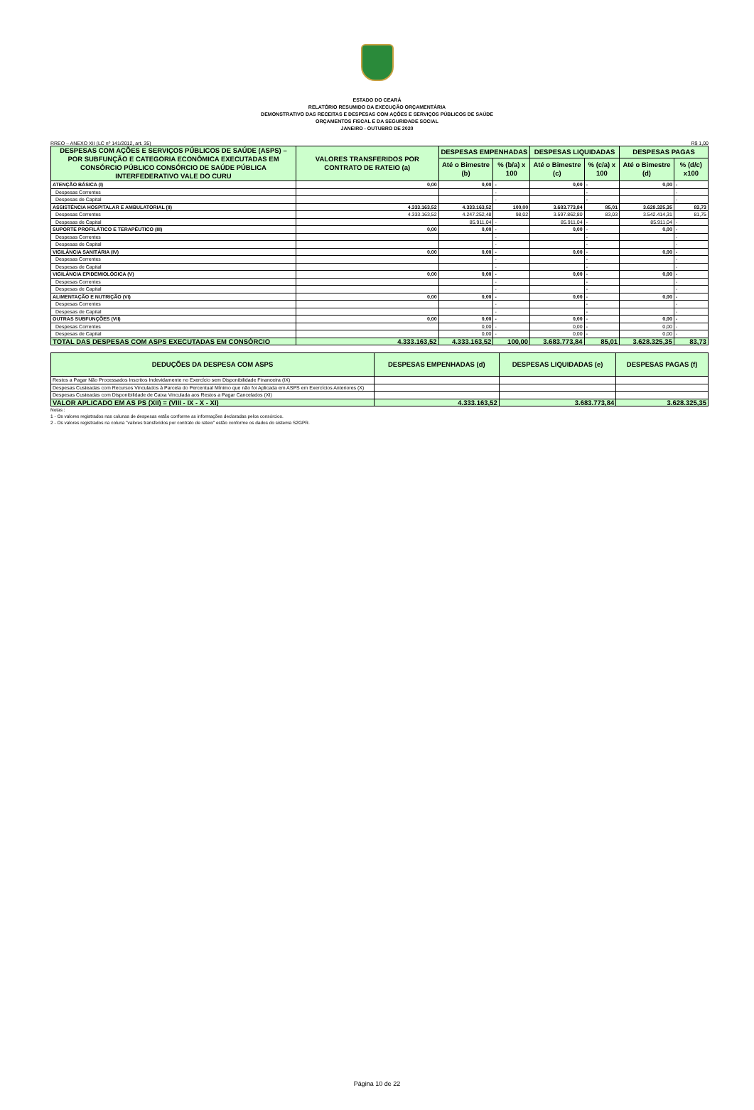ESTADO DO CEARÁ
RELATÓRIO RESUMIDO DA EXECUÇÃO ORÇAMENTÁRIA
DEMONSTRATIVO DAS RECEITAS E DESPESAS COM AÇÕES E SERVIÇOS PÚBLICOS DE SAÚDE
ORÇAMENTOS FISCAL E DA SEGURIDADE SOCIAL
JANEIRO - OUTUBRO DE 2020
RREO – ANEXO XII (LC nº 141/2012, art. 35) R$ 1,00
| DESPESAS COM AÇÕES E SERVIÇOS PÚBLICOS DE SAÚDE (ASPS) – POR SUBFUNÇÃO E CATEGORIA ECONÔMICA EXECUTADAS EM CONSÓRCIO PÚBLICO CONSÓRCIO DE SAÚDE PÚBLICA INTERFEDERATIVO VALE DO CURU | VALORES TRANSFERIDOS POR CONTRATO DE RATEIO (a) | DESPESAS EMPENHADAS | | DESPESAS LIQUIDADAS | | DESPESAS PAGAS | |
| --- | --- | --- | --- | --- | --- | --- | --- |
| | | Até o Bimestre (b) | % (b/a) x 100 | Até o Bimestre (c) | % (c/a) x 100 | Até o Bimestre (d) | % (d/c) x100 |
| ATENÇÃO BÁSICA (I) | 0,00 | 0,00 | - | 0,00 | - | 0,00 | - |
| Despesas Correntes | | | - | | - | | - |
| Despesas de Capital | | | - | | - | | - |
| ASSISTÊNCIA HOSPITALAR E AMBULATORIAL (II) | 4.333.163,52 | 4.333.163,52 | 100,00 | 3.683.773,84 | 85,01 | 3.628.325,35 | 83,73 |
| Despesas Correntes | 4.333.163,52 | 4.247.252,48 | 98,02 | 3.597.862,80 | 83,03 | 3.542.414,31 | 81,75 |
| Despesas de Capital | | 85.911,04 | - | 85.911,04 | - | 85.911,04 | - |
| SUPORTE PROFILÁTICO E TERAPÊUTICO (III) | 0,00 | 0,00 | - | 0,00 | - | 0,00 | - |
| Despesas Correntes | | | - | | - | | - |
| Despesas de Capital | | | - | | - | | - |
| VIGILÂNCIA SANITÁRIA (IV) | 0,00 | 0,00 | - | 0,00 | - | 0,00 | - |
| Despesas Correntes | | | - | | - | | - |
| Despesas de Capital | | | - | | - | | - |
| VIGILÂNCIA EPIDEMIOLÓGICA (V) | 0,00 | 0,00 | - | 0,00 | - | 0,00 | - |
| Despesas Correntes | | | - | | - | | - |
| Despesas de Capital | | | - | | - | | - |
| ALIMENTAÇÃO E NUTRIÇÃO (VI) | 0,00 | 0,00 | - | 0,00 | - | 0,00 | - |
| Despesas Correntes | | | - | | - | | - |
| Despesas de Capital | | | - | | - | | - |
| OUTRAS SUBFUNÇÕES (VII) | 0,00 | 0,00 | - | 0,00 | - | 0,00 | - |
| Despesas Correntes | | 0,00 | - | 0,00 | - | 0,00 | - |
| Despesas de Capital | | 0,00 | - | 0,00 | - | 0,00 | - |
| TOTAL DAS DESPESAS COM ASPS EXECUTADAS EM CONSÓRCIO | 4.333.163,52 | 4.333.163,52 | 100,00 | 3.683.773,84 | 85,01 | 3.628.325,35 | 83,73 |
| DEDUÇÕES DA DESPESA COM ASPS | DESPESAS EMPENHADAS (d) | DESPESAS LIQUIDADAS (e) | DESPESAS PAGAS (f) |
| --- | --- | --- | --- |
| Restos a Pagar Não Processados Inscritos Indevidamente no Exercício sem Disponibilidade Financeira (IX) | | | |
| Despesas Custeadas com Recursos Vinculados à Parcela do Percentual Mínimo que não foi Aplicada em ASPS em Exercícios Anteriores (X) | | | |
| Despesas Custeadas com Disponibilidade de Caixa Vinculada aos Restos a Pagar Cancelados (XI) | | | |
| VALOR APLICADO EM AS PS (XII) = (VIII - IX - X - XI) | 4.333.163,52 | 3.683.773,84 | 3.628.325,35 |
Notas :
1 - Os valores registrados nas colunas de despesas estão conforme as informações declaradas pelos consórcios.
2 - Os valores registrados na coluna "valores transferidos por contrato de rateio" estão conforme os dados do sistema S2GPR.
Página 10 de 22